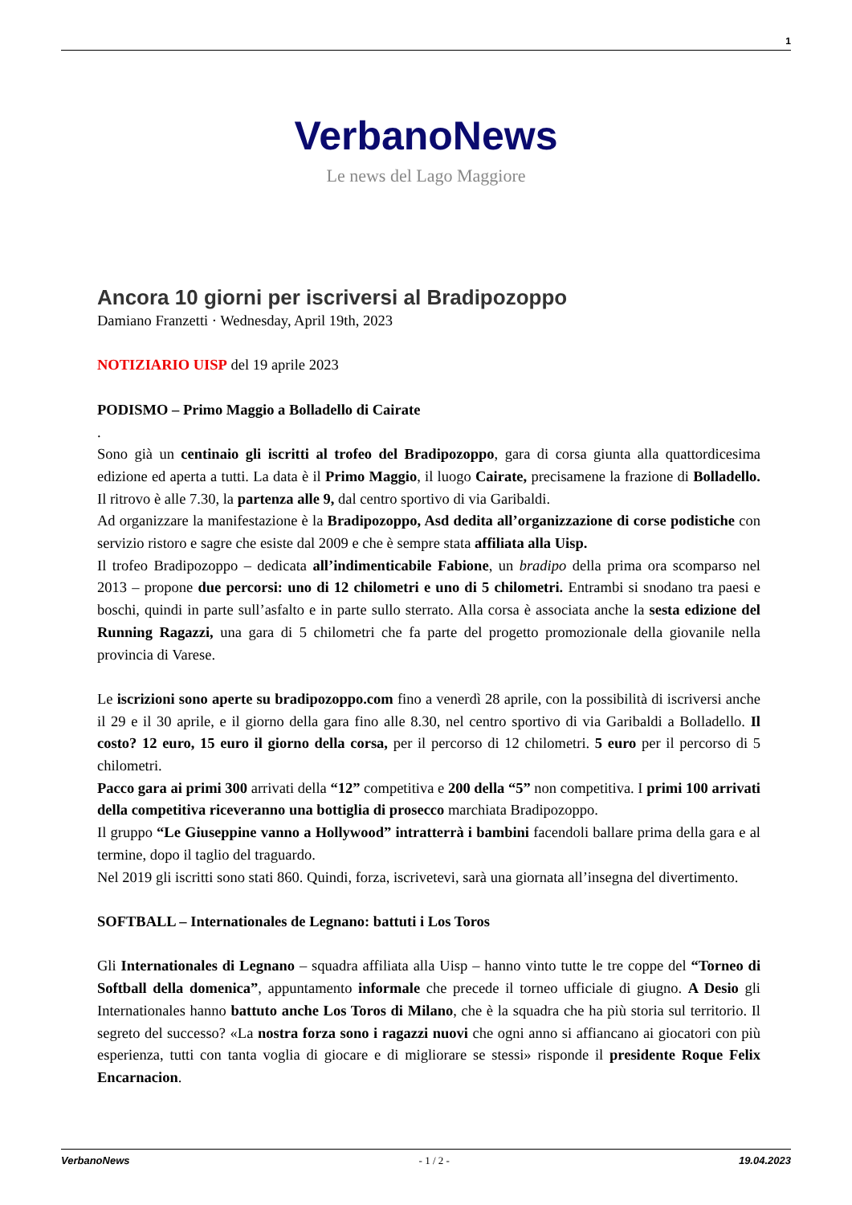1
VerbanoNews
Le news del Lago Maggiore
Ancora 10 giorni per iscriversi al Bradipozoppo
Damiano Franzetti · Wednesday, April 19th, 2023
NOTIZIARIO UISP del 19 aprile 2023
PODISMO – Primo Maggio a Bolladello di Cairate
.
Sono già un centinaio gli iscritti al trofeo del Bradipozoppo, gara di corsa giunta alla quattordicesima edizione ed aperta a tutti. La data è il Primo Maggio, il luogo Cairate, precisamene la frazione di Bolladello. Il ritrovo è alle 7.30, la partenza alle 9, dal centro sportivo di via Garibaldi.
Ad organizzare la manifestazione è la Bradipozoppo, Asd dedita all’organizzazione di corse podistiche con servizio ristoro e sagre che esiste dal 2009 e che è sempre stata affiliata alla Uisp.
Il trofeo Bradipozoppo – dedicata all’indimenticabile Fabione, un bradipo della prima ora scomparso nel 2013 – propone due percorsi: uno di 12 chilometri e uno di 5 chilometri. Entrambi si snodano tra paesi e boschi, quindi in parte sull’asfalto e in parte sullo sterrato. Alla corsa è associata anche la sesta edizione del Running Ragazzi, una gara di 5 chilometri che fa parte del progetto promozionale della giovanile nella provincia di Varese.
Le iscrizioni sono aperte su bradipozoppo.com fino a venerdì 28 aprile, con la possibilità di iscriversi anche il 29 e il 30 aprile, e il giorno della gara fino alle 8.30, nel centro sportivo di via Garibaldi a Bolladello. Il costo? 12 euro, 15 euro il giorno della corsa, per il percorso di 12 chilometri. 5 euro per il percorso di 5 chilometri.
Pacco gara ai primi 300 arrivati della “12” competitiva e 200 della “5” non competitiva. I primi 100 arrivati della competitiva riceveranno una bottiglia di prosecco marchiata Bradipozoppo.
Il gruppo “Le Giuseppine vanno a Hollywood” intratterrà i bambini facendoli ballare prima della gara e al termine, dopo il taglio del traguardo.
Nel 2019 gli iscritti sono stati 860. Quindi, forza, iscrivetevi, sarà una giornata all’insegna del divertimento.
SOFTBALL – Internationales de Legnano: battuti i Los Toros
Gli Internationales di Legnano – squadra affiliata alla Uisp – hanno vinto tutte le tre coppe del “Torneo di Softball della domenica”, appuntamento informale che precede il torneo ufficiale di giugno. A Desio gli Internationales hanno battuto anche Los Toros di Milano, che è la squadra che ha più storia sul territorio. Il segreto del successo? «La nostra forza sono i ragazzi nuovi che ogni anno si affiancano ai giocatori con più esperienza, tutti con tanta voglia di giocare e di migliorare se stessi» risponde il presidente Roque Felix Encarnacion.
VerbanoNews - 1 / 2 - 19.04.2023